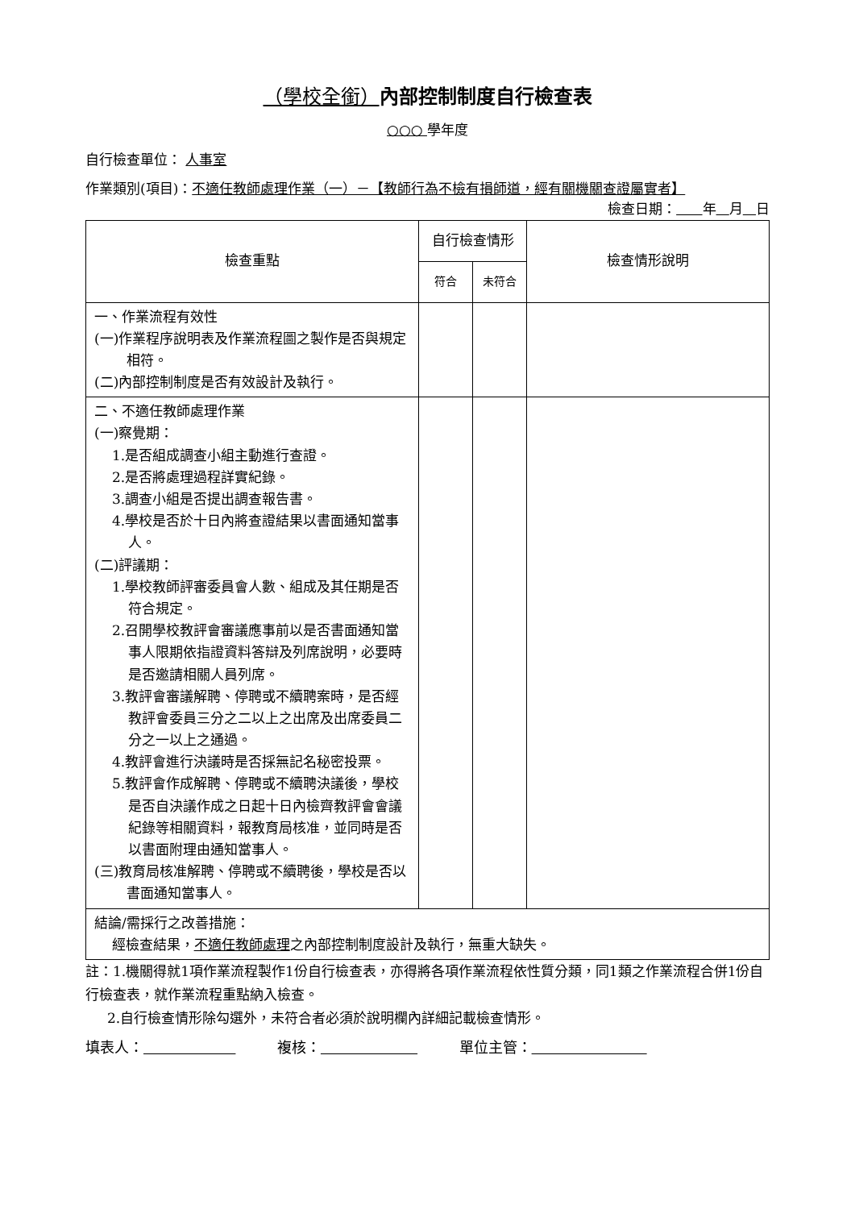（學校全銜）內部控制制度自行檢查表
○○○ 學年度
自行檢查單位： 人事室
作業類別(項目)：不適任教師處理作業（一）－【教師行為不檢有損師道，經有關機關查證屬實者】 檢查日期： 年 月 日
| 檢查重點 | 自行檢查情形 | | 檢查情形說明 |
| --- | --- | --- | --- |
| | 符合 | 未符合 | |
| 一、作業流程有效性 (一)作業程序說明表及作業流程圖之製作是否與規定相符。 (二)內部控制制度是否有效設計及執行。 | | | |
| 二、不適任教師處理作業 (一)察覺期： 1.是否組成調查小組主動進行查證。 2.是否將處理過程詳實紀錄。 3.調查小組是否提出調查報告書。 4.學校是否於十日內將查證結果以書面通知當事人。 (二)評議期： 1.學校教師評審委員會人數、組成及其任期是否符合規定。 2.召開學校教評會審議應事前以是否書面通知當事人限期依指證資料答辯及列席說明，必要時是否邀請相關人員列席。 3.教評會審議解聘、停聘或不續聘案時，是否經教評會委員三分之二以上之出席及出席委員二分之一以上之通過。 4.教評會進行決議時是否採無記名秘密投票。 5.教評會作成解聘、停聘或不續聘決議後，學校是否自決議作成之日起十日內檢齊教評會會議紀錄等相關資料，報教育局核准，並同時是否以書面附理由通知當事人。 (三)教育局核准解聘、停聘或不續聘後，學校是否以書面通知當事人。 | | | |
| 結論/需採行之改善措施： 經檢查結果， 不適任教師處理 之內部控制制度設計及執行，無重大缺失。 | | | |
註：1.機關得就1項作業流程製作1份自行檢查表，亦得將各項作業流程依性質分類，同1類之作業流程合併1份自行檢查表，就作業流程重點納入檢查。
2.自行檢查情形除勾選外，未符合者必須於說明欄內詳細記載檢查情形。
填表人： 複核： 單位主管：